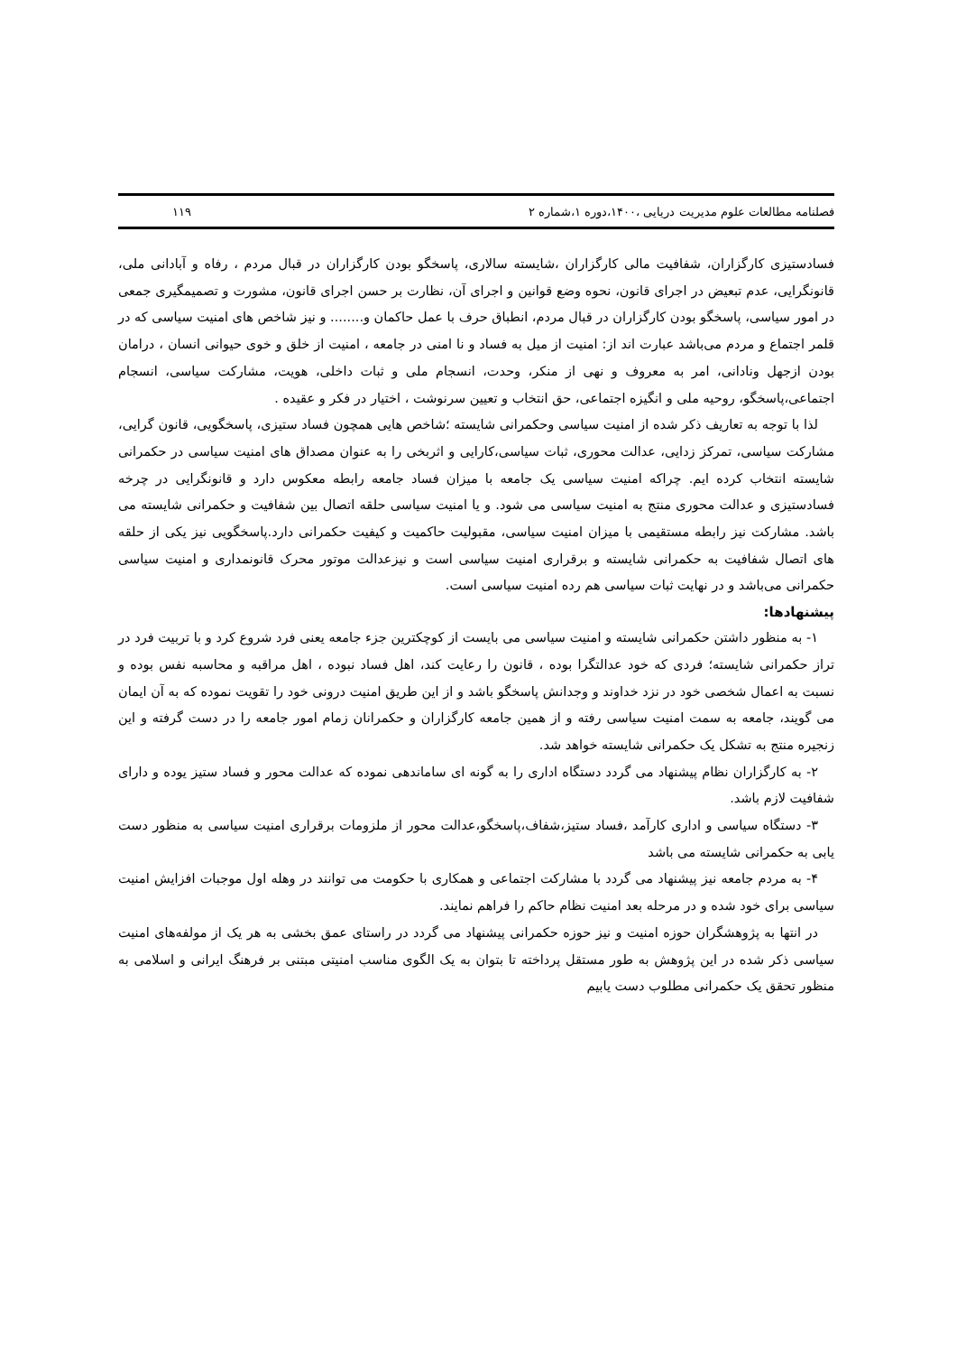فصلنامه مطالعات علوم مدیریت دریایی ،۱۴۰۰،دوره ۱،شماره ۲ ۱۱۹
فسادستیزی کارگزاران، شفافیت مالی کارگزاران ،شایسته سالاری، پاسخگو بودن کارگزاران در قبال مردم ، رفاه و آبادانی ملی، قانونگرایی، عدم تبعیض در اجرای قانون، نحوه وضع قوانین و اجرای آن، نظارت بر حسن اجرای قانون، مشورت و تصمیمگیری جمعی در امور سیاسی، پاسخگو بودن کارگزاران در قبال مردم، انطباق حرف با عمل حاکمان و........ و نیز شاخص های امنیت سیاسی که در قلمر اجتماع و مردم می‌باشد عبارت اند از: امنیت از میل به فساد و نا امنی در جامعه ، امنیت از خلق و خوی حیوانی انسان ، درامان بودن ازجهل ونادانی، امر به معروف و نهی از منکر، وحدت، انسجام ملی و ثبات داخلی، هویت، مشارکت سیاسی، انسجام اجتماعی،پاسخگو، روحیه ملی و انگیزه اجتماعی، حق انتخاب و تعیین سرنوشت ، اختیار در فکر و عقیده .
لذا با توجه به تعاریف ذکر شده از امنیت سیاسی وحکمرانی شایسته ؛شاخص هایی همچون فساد ستیزی، پاسخگویی، قانون گرایی، مشارکت سیاسی، تمرکز زدایی، عدالت محوری، ثبات سیاسی،کارایی و اثربخی را به عنوان مصداق های امنیت سیاسی در حکمرانی شایسته انتخاب کرده ایم. چراکه امنیت سیاسی یک جامعه با میزان فساد جامعه رابطه معکوس دارد و قانونگرایی در چرخه فسادستیزی و عدالت محوری منتج به امنیت سیاسی می شود. و یا امنیت سیاسی حلقه اتصال بین شفافیت و حکمرانی شایسته می باشد. مشارکت نیز رابطه مستقیمی با میزان امنیت سیاسی، مقبولیت حاکمیت و کیفیت حکمرانی دارد.پاسخگویی نیز یکی از حلقه های اتصال شفافیت به حکمرانی شایسته و برقراری امنیت سیاسی است و نیزعدالت موتور محرک قانونمداری و امنیت سیاسی حکمرانی می‌باشد و در نهایت ثبات سیاسی هم رده امنیت سیاسی است.
پیشنهادها:
۱- به منظور داشتن حکمرانی شایسته و امنیت سیاسی می بایست از کوچکترین جزء جامعه یعنی فرد شروع کرد و با تربیت فرد در تراز حکمرانی شایسته؛ فردی که خود عدالتگرا بوده ، قانون را رعایت کند، اهل فساد نبوده ، اهل مراقبه و محاسبه نفس بوده و نسبت به اعمال شخصی خود در نزد خداوند و وجدانش پاسخگو باشد و از این طریق امنیت درونی خود را تقویت نموده که به آن ایمان می گویند، جامعه به سمت امنیت سیاسی رفته و از همین جامعه کارگزاران و حکمرانان زمام امور جامعه را در دست گرفته و این زنجیره منتج به تشکل یک حکمرانی شایسته خواهد شد.
۲- به کارگزاران نظام پیشنهاد می گردد دستگاه اداری را به گونه ای ساماندهی نموده که عدالت محور و فساد ستیز یوده و دارای شفافیت لازم باشد.
۳- دستگاه سیاسی و اداری کارآمد ،فساد ستیز،شفاف،پاسخگو،عدالت محور از ملزومات برقراری امنیت سیاسی به منظور دست یابی به حکمرانی شایسته می باشد
۴- به مردم جامعه نیز پیشنهاد می گردد با مشارکت اجتماعی و همکاری با حکومت می توانند در وهله اول موجبات افزایش امنیت سیاسی برای خود شده و در مرحله بعد امنیت نظام حاکم را فراهم نمایند.
در انتها به پژوهشگران حوزه امنیت و نیز حوزه حکمرانی پیشنهاد می گردد در راستای عمق بخشی به هر یک از مولفه‌های امنیت سیاسی ذکر شده در این پژوهش به طور مستقل پرداخته تا بتوان به یک الگوی مناسب امنیتی مبتنی بر فرهنگ ایرانی و اسلامی به منظور تحقق یک حکمرانی مطلوب دست یابیم